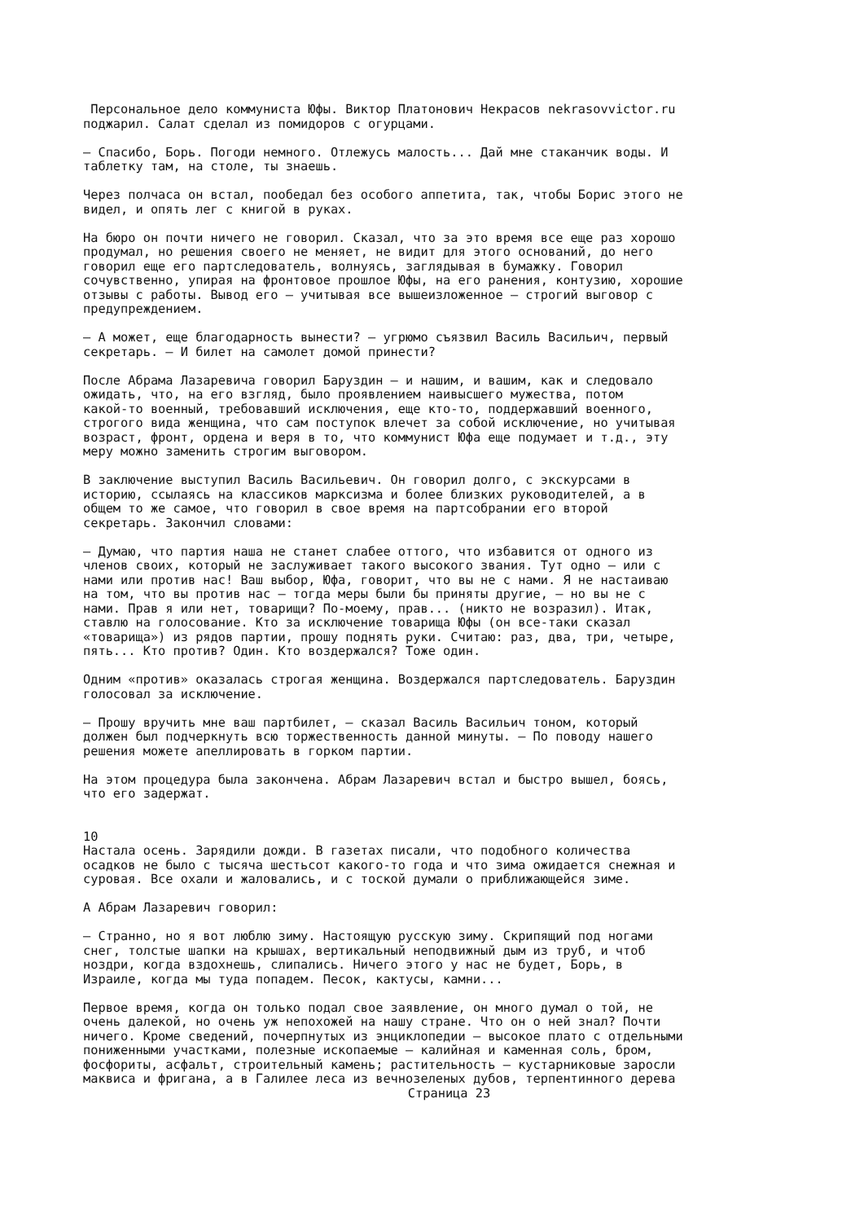Персональное дело коммуниста Юфы. Виктор Платонович Некрасов nekrasovvictor.ru поджарил. Салат сделал из помидоров с огурцами.
— Спасибо, Борь. Погоди немного. Отлежусь малость... Дай мне стаканчик воды. И таблетку там, на столе, ты знаешь.
Через полчаса он встал, пообедал без особого аппетита, так, чтобы Борис этого не видел, и опять лег с книгой в руках.
На бюро он почти ничего не говорил. Сказал, что за это время все еще раз хорошо продумал, но решения своего не меняет, не видит для этого оснований, до него говорил еще его партследователь, волнуясь, заглядывая в бумажку. Говорил сочувственно, упирая на фронтовое прошлое Юфы, на его ранения, контузию, хорошие отзывы с работы. Вывод его — учитывая все вышеизложенное — строгий выговор с предупреждением.
— А может, еще благодарность вынести? — угрюмо съязвил Василь Васильич, первый секретарь. — И билет на самолет домой принести?
После Абрама Лазаревича говорил Баруздин — и нашим, и вашим, как и следовало ожидать, что, на его взгляд, было проявлением наивысшего мужества, потом какой-то военный, требовавший исключения, еще кто-то, поддержавший военного, строгого вида женщина, что сам поступок влечет за собой исключение, но учитывая возраст, фронт, ордена и веря в то, что коммунист Юфа еще подумает и т.д., эту меру можно заменить строгим выговором.
В заключение выступил Василь Васильевич. Он говорил долго, с экскурсами в историю, ссылаясь на классиков марксизма и более близких руководителей, а в общем то же самое, что говорил в свое время на партсобрании его второй секретарь. Закончил словами:
— Думаю, что партия наша не станет слабее оттого, что избавится от одного из членов своих, который не заслуживает такого высокого звания. Тут одно — или с нами или против нас! Ваш выбор, Юфа, говорит, что вы не с нами. Я не настаиваю на том, что вы против нас — тогда меры были бы приняты другие, — но вы не с нами. Прав я или нет, товарищи? По-моему, прав... (никто не возразил). Итак, ставлю на голосование. Кто за исключение товарища Юфы (он все-таки сказал «товарища») из рядов партии, прошу поднять руки. Считаю: раз, два, три, четыре, пять... Кто против? Один. Кто воздержался? Тоже один.
Одним «против» оказалась строгая женщина. Воздержался партследователь. Баруздин голосовал за исключение.
— Прошу вручить мне ваш партбилет, — сказал Василь Васильич тоном, который должен был подчеркнуть всю торжественность данной минуты. — По поводу нашего решения можете апеллировать в горком партии.
На этом процедура была закончена. Абрам Лазаревич встал и быстро вышел, боясь, что его задержат.
10
Настала осень. Зарядили дожди. В газетах писали, что подобного количества осадков не было с тысяча шестьсот какого-то года и что зима ожидается снежная и суровая. Все охали и жаловались, и с тоской думали о приближающейся зиме.
А Абрам Лазаревич говорил:
— Странно, но я вот люблю зиму. Настоящую русскую зиму. Скрипящий под ногами снег, толстые шапки на крышах, вертикальный неподвижный дым из труб, и чтоб ноздри, когда вздохнешь, слипались. Ничего этого у нас не будет, Борь, в Израиле, когда мы туда попадем. Песок, кактусы, камни...
Первое время, когда он только подал свое заявление, он много думал о той, не очень далекой, но очень уж непохожей на нашу стране. Что он о ней знал? Почти ничего. Кроме сведений, почерпнутых из энциклопедии — высокое плато с отдельными пониженными участками, полезные ископаемые — калийная и каменная соль, бром, фосфориты, асфальт, строительный камень; растительность — кустарниковые заросли маквиса и фригана, а в Галилее леса из вечнозеленых дубов, терпентинного дерева
Страница 23